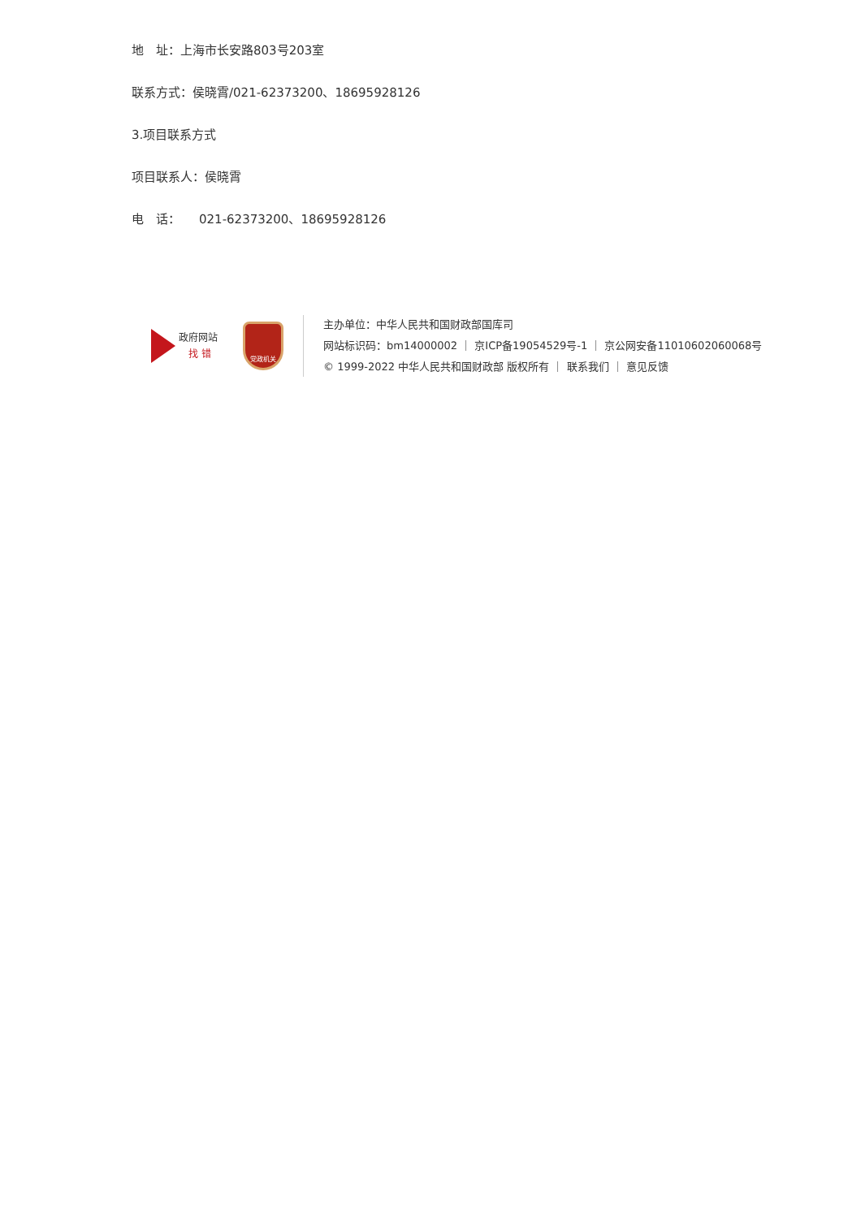地　址：上海市长安路803号203室
联系方式：侯晓霄/021-62373200、18695928126
3.项目联系方式
项目联系人：侯晓霄
电　话：　　021-62373200、18695928126
政府网站
找 错
党政机关
主办单位：中华人民共和国财政部国库司
网站标识码：bm14000002 ｜ 京ICP备19054529号-1 ｜ 京公网安备11010602060068号
© 1999-2022 中华人民共和国财政部 版权所有 ｜ 联系我们 ｜ 意见反馈